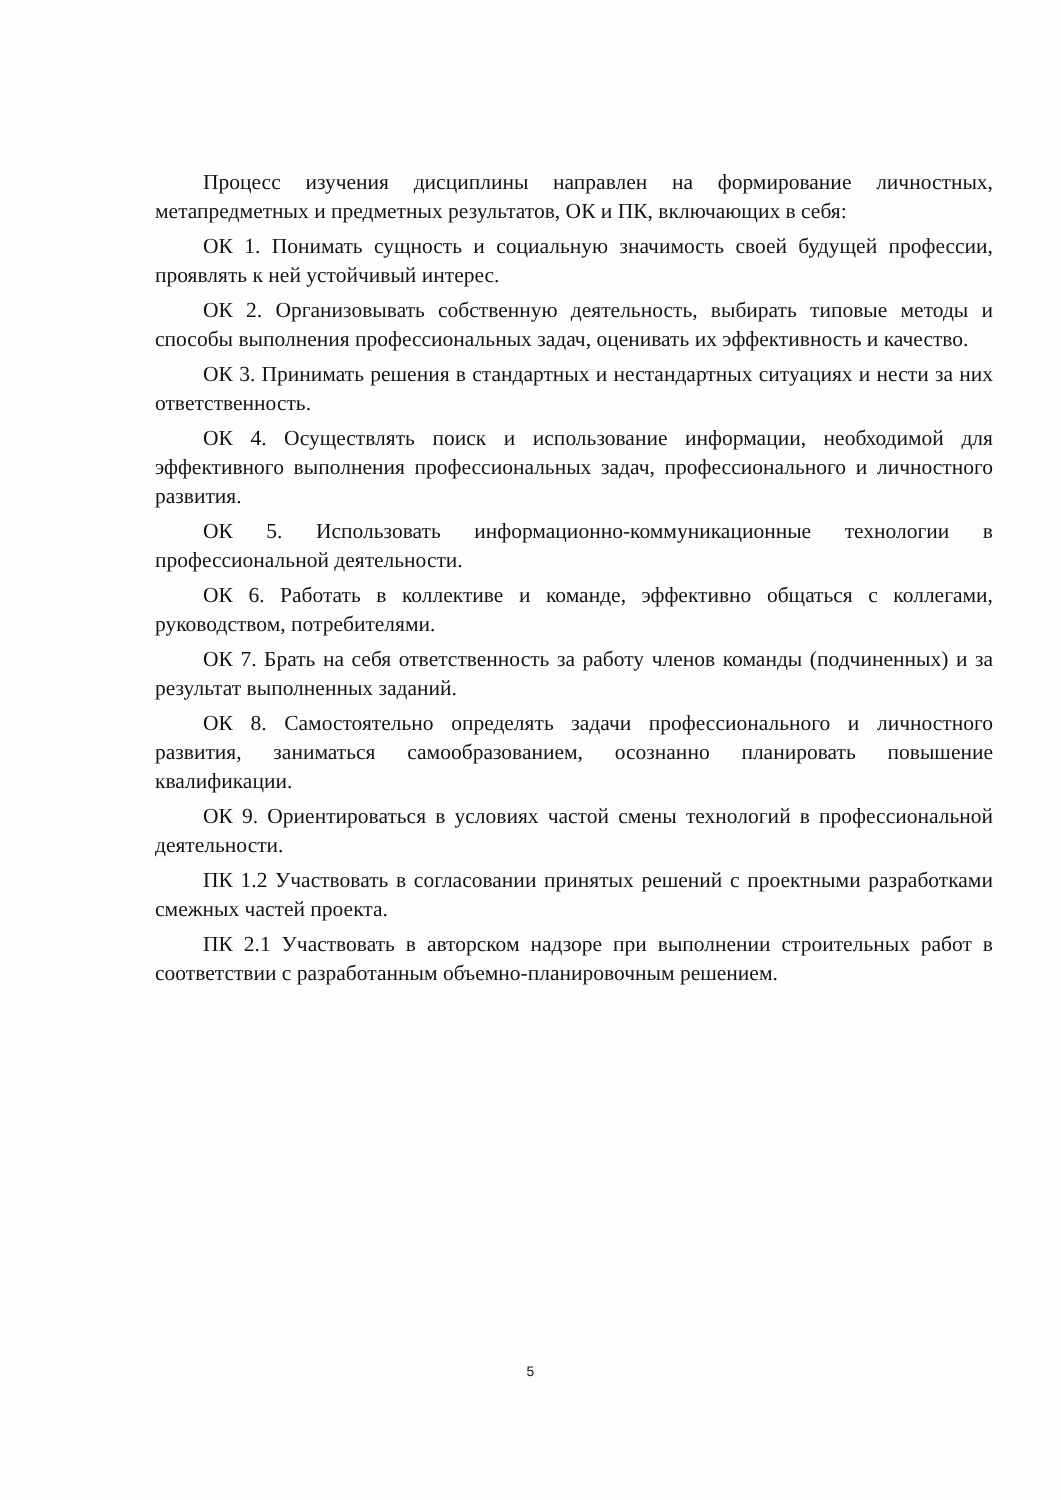Процесс изучения дисциплины направлен на формирование личностных, метапредметных и предметных результатов, ОК и ПК, включающих в себя:
ОК 1. Понимать сущность и социальную значимость своей будущей профессии, проявлять к ней устойчивый интерес.
ОК 2. Организовывать собственную деятельность, выбирать типовые методы и способы выполнения профессиональных задач, оценивать их эффективность и качество.
ОК 3. Принимать решения в стандартных и нестандартных ситуациях и нести за них ответственность.
ОК 4. Осуществлять поиск и использование информации, необходимой для эффективного выполнения профессиональных задач, профессионального и личностного развития.
ОК 5. Использовать информационно-коммуникационные технологии в профессиональной деятельности.
ОК 6. Работать в коллективе и команде, эффективно общаться с коллегами, руководством, потребителями.
ОК 7. Брать на себя ответственность за работу членов команды (подчиненных) и за результат выполненных заданий.
ОК 8. Самостоятельно определять задачи профессионального и личностного развития, заниматься самообразованием, осознанно планировать повышение квалификации.
ОК 9. Ориентироваться в условиях частой смены технологий в профессиональной деятельности.
ПК 1.2 Участвовать в согласовании принятых решений с проектными разработками смежных частей проекта.
ПК 2.1 Участвовать в авторском надзоре при выполнении строительных работ в соответствии с разработанным объемно-планировочным решением.
5